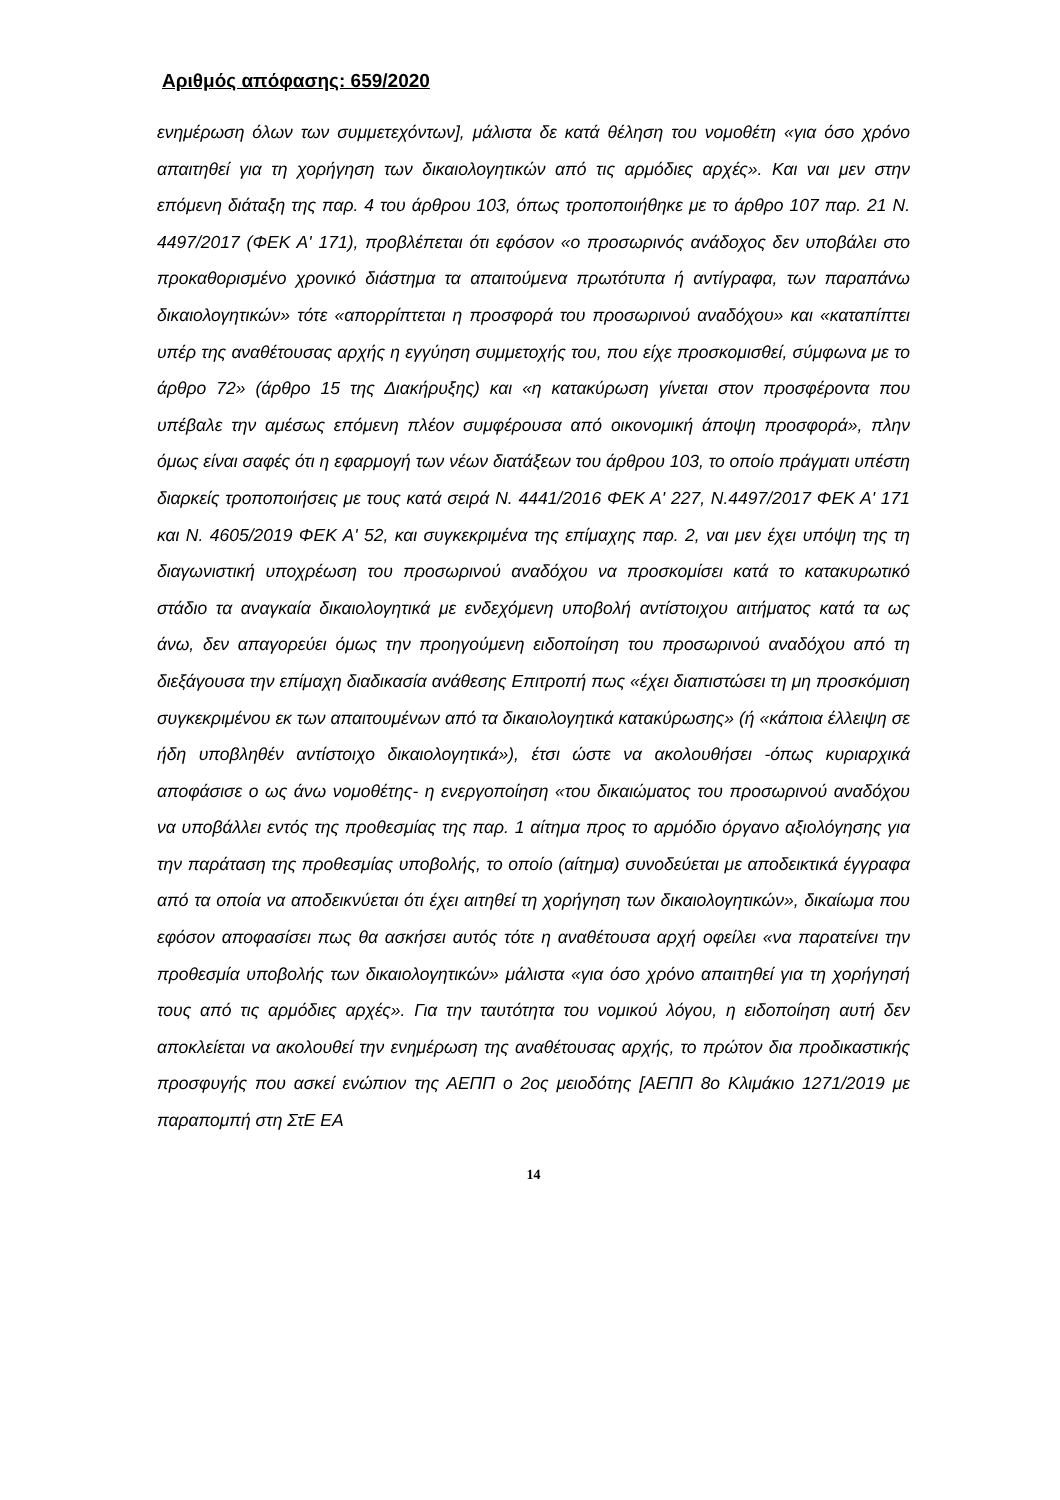Αριθμός απόφασης: 659/2020
ενημέρωση όλων των συμμετεχόντων], μάλιστα δε κατά θέληση του νομοθέτη «για όσο χρόνο απαιτηθεί για τη χορήγηση των δικαιολογητικών από τις αρμόδιες αρχές». Και ναι μεν στην επόμενη διάταξη της παρ. 4 του άρθρου 103, όπως τροποποιήθηκε με το άρθρο 107 παρ. 21 Ν. 4497/2017 (ΦΕΚ Α' 171), προβλέπεται ότι εφόσον «ο προσωρινός ανάδοχος δεν υποβάλει στο προκαθορισμένο χρονικό διάστημα τα απαιτούμενα πρωτότυπα ή αντίγραφα, των παραπάνω δικαιολογητικών» τότε «απορρίπτεται η προσφορά του προσωρινού αναδόχου» και «καταπίπτει υπέρ της αναθέτουσας αρχής η εγγύηση συμμετοχής του, που είχε προσκομισθεί, σύμφωνα με το άρθρο 72» (άρθρο 15 της Διακήρυξης) και «η κατακύρωση γίνεται στον προσφέροντα που υπέβαλε την αμέσως επόμενη πλέον συμφέρουσα από οικονομική άποψη προσφορά», πλην όμως είναι σαφές ότι η εφαρμογή των νέων διατάξεων του άρθρου 103, το οποίο πράγματι υπέστη διαρκείς τροποποιήσεις με τους κατά σειρά Ν. 4441/2016 ΦΕΚ Α' 227, Ν.4497/2017 ΦΕΚ Α' 171 και Ν. 4605/2019 ΦΕΚ Α' 52, και συγκεκριμένα της επίμαχης παρ. 2, ναι μεν έχει υπόψη της τη διαγωνιστική υποχρέωση του προσωρινού αναδόχου να προσκομίσει κατά το κατακυρωτικό στάδιο τα αναγκαία δικαιολογητικά με ενδεχόμενη υποβολή αντίστοιχου αιτήματος κατά τα ως άνω, δεν απαγορεύει όμως την προηγούμενη ειδοποίηση του προσωρινού αναδόχου από τη διεξάγουσα την επίμαχη διαδικασία ανάθεσης Επιτροπή πως «έχει διαπιστώσει τη μη προσκόμιση συγκεκριμένου εκ των απαιτουμένων από τα δικαιολογητικά κατακύρωσης» (ή «κάποια έλλειψη σε ήδη υποβληθέν αντίστοιχο δικαιολογητικά»), έτσι ώστε να ακολουθήσει -όπως κυριαρχικά αποφάσισε ο ως άνω νομοθέτης- η ενεργοποίηση «του δικαιώματος του προσωρινού αναδόχου να υποβάλλει εντός της προθεσμίας της παρ. 1 αίτημα προς το αρμόδιο όργανο αξιολόγησης για την παράταση της προθεσμίας υποβολής, το οποίο (αίτημα) συνοδεύεται με αποδεικτικά έγγραφα από τα οποία να αποδεικνύεται ότι έχει αιτηθεί τη χορήγηση των δικαιολογητικών», δικαίωμα που εφόσον αποφασίσει πως θα ασκήσει αυτός τότε η αναθέτουσα αρχή οφείλει «να παρατείνει την προθεσμία υποβολής των δικαιολογητικών» μάλιστα «για όσο χρόνο απαιτηθεί για τη χορήγησή τους από τις αρμόδιες αρχές». Για την ταυτότητα του νομικού λόγου, η ειδοποίηση αυτή δεν αποκλείεται να ακολουθεί την ενημέρωση της αναθέτουσας αρχής, το πρώτον δια προδικαστικής προσφυγής που ασκεί ενώπιον της ΑΕΠΠ ο 2ος μειοδότης [ΑΕΠΠ 8ο Κλιμάκιο 1271/2019 με παραπομπή στη ΣτΕ ΕΑ
14